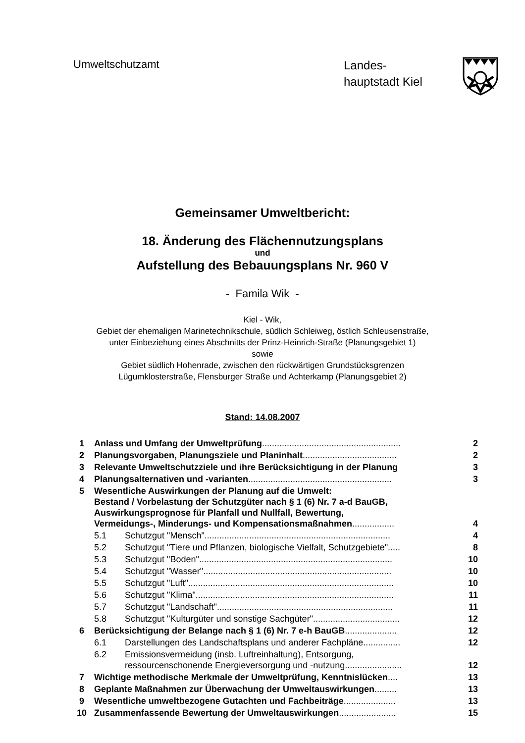Umweltschutzamt
Landes-
hauptstadt Kiel
Gemeinsamer Umweltbericht:
18. Änderung des Flächennutzungsplans
und
Aufstellung des Bebauungsplans Nr. 960 V
- Famila Wik -
Kiel - Wik,
Gebiet der ehemaligen Marinetechnikschule, südlich Schleiweg, östlich Schleusenstraße,
unter Einbeziehung eines Abschnitts der Prinz-Heinrich-Straße (Planungsgebiet 1)
sowie
Gebiet südlich Hohenrade, zwischen den rückwärtigen Grundstücksgrenzen
Lügumklosterstraße, Flensburger Straße und Achterkamp (Planungsgebiet 2)
Stand: 14.08.2007
| 1 | Anlass und Umfang der Umweltprüfung ........................................................ | | 2 |
| 2 | Planungsvorgaben, Planungsziele und Planinhalt ...................................... | | 2 |
| 3 | Relevante Umweltschutzziele und ihre Berücksichtigung in der Planung | | 3 |
| 4 | Planungsalternativen und -varianten .......................................................... | | 3 |
| 5 | Wesentliche Auswirkungen der Planung auf die Umwelt: Bestand / Vorbelastung der Schutzgüter nach § 1 (6) Nr. 7 a-d BauGB, Auswirkungsprognose für Planfall und Nullfall, Bewertung, Vermeidungs-, Minderungs- und Kompensationsmaßnahmen ................. | | 4 |
| | 5.1 | Schutzgut "Mensch"........................................................................... | 4 |
| | 5.2 | Schutzgut "Tiere und Pflanzen, biologische Vielfalt, Schutzgebiete"..... | 8 |
| | 5.3 | Schutzgut "Boden".............................................................................. | 10 |
| | 5.4 | Schutzgut "Wasser"............................................................................ | 10 |
| | 5.5 | Schutzgut "Luft"................................................................................... | 10 |
| | 5.6 | Schutzgut "Klima"................................................................................ | 11 |
| | 5.7 | Schutzgut "Landschaft"....................................................................... | 11 |
| | 5.8 | Schutzgut "Kulturgüter und sonstige Sachgüter"................................... | 12 |
| 6 | Berücksichtigung der Belange nach § 1 (6) Nr. 7 e-h BauGB ..................... | | 12 |
| | 6.1 | Darstellungen des Landschaftsplans und anderer Fachpläne............... | 12 |
| | 6.2 | Emissionsvermeidung (insb. Luftreinhaltung), Entsorgung, ressourcenschonende Energieversorgung und -nutzung....................... | 12 |
| 7 | Wichtige methodische Merkmale der Umweltprüfung, Kenntnislücken .... | | 13 |
| 8 | Geplante Maßnahmen zur Überwachung der Umweltauswirkungen ......... | | 13 |
| 9 | Wesentliche umweltbezogene Gutachten und Fachbeiträge ..................... | | 13 |
| 10 | Zusammenfassende Bewertung der Umweltauswirkungen ....................... | | 15 |